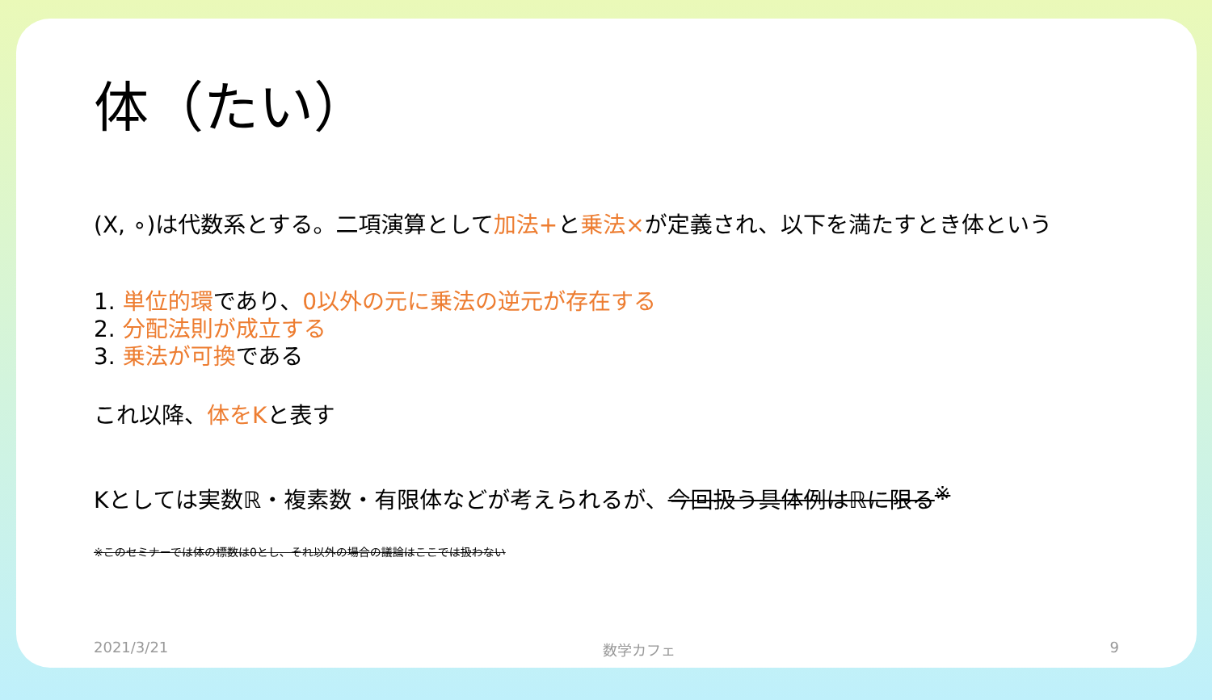体（たい）
(X, ∘)は代数系とする。二項演算として加法+と乗法×が定義され、以下を満たすとき体という
1. 単位的環であり、0以外の元に乗法の逆元が存在する
2. 分配法則が成立する
3. 乗法が可換である
これ以降、体をKと表す
Kとしては実数ℝ・複素数・有限体などが考えられるが、今回扱う具体例はℝに限る<sup>※</sup>
※このセミナーでは体の標数は0とし、それ以外の場合の議論はここでは扱わない
2021/3/21 数学カフェ 9